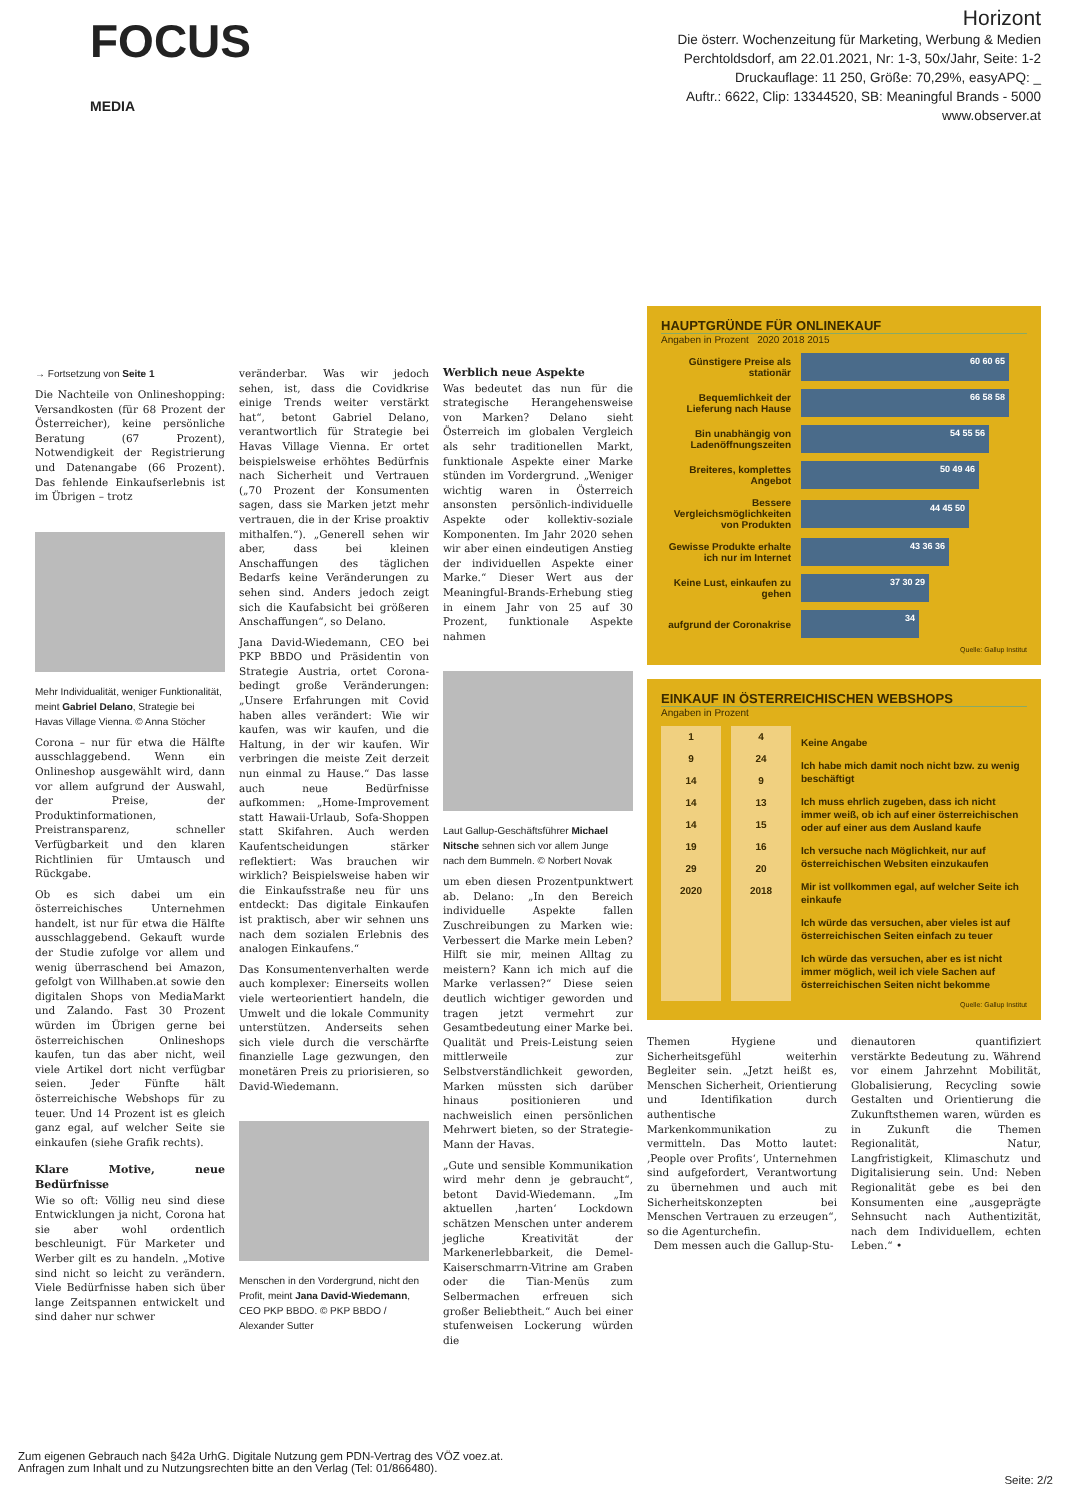FOCUS
MEDIA
Horizont
Die österr. Wochenzeitung für Marketing, Werbung & Medien
Perchtoldsdorf, am 22.01.2021, Nr: 1-3, 50x/Jahr, Seite: 1-2
Druckauflage: 11 250, Größe: 70,29%, easyAPQ: _
Auftr.: 6622, Clip: 13344520, SB: Meaningful Brands - 5000
www.observer.at
→ Fortsetzung von Seite 1
Die Nachteile von Onlineshopping: Versandkosten (für 68 Prozent der Österreicher), keine persönliche Beratung (67 Prozent), Notwendigkeit der Registrierung und Datenangabe (66 Prozent). Das fehlende Einkaufserlebnis ist im Übrigen – trotz
Mehr Individualität, weniger Funktionalität, meint Gabriel Delano, Strategie bei Havas Village Vienna. © Anna Stöcher
Corona – nur für etwa die Hälfte ausschlaggebend. Wenn ein Onlineshop ausgewählt wird, dann vor allem aufgrund der Auswahl, der Preise, der Produktinformationen, Preistransparenz, schneller Verfügbarkeit und den klaren Richtlinien für Umtausch und Rückgabe.
Ob es sich dabei um ein österreichisches Unternehmen handelt, ist nur für etwa die Hälfte ausschlaggebend. Gekauft wurde der Studie zufolge vor allem und wenig überraschend bei Amazon, gefolgt von Willhaben.at sowie den digitalen Shops von MediaMarkt und Zalando. Fast 30 Prozent würden im Übrigen gerne bei österreichischen Onlineshops kaufen, tun das aber nicht, weil viele Artikel dort nicht verfügbar seien. Jeder Fünfte hält österreichische Webshops für zu teuer. Und 14 Prozent ist es gleich ganz egal, auf welcher Seite sie einkaufen (siehe Grafik rechts).
Klare Motive, neue Bedürfnisse
Wie so oft: Völlig neu sind diese Entwicklungen ja nicht, Corona hat sie aber wohl ordentlich beschleunigt. Für Marketer und Werber gilt es zu handeln. „Motive sind nicht so leicht zu verändern. Viele Bedürfnisse haben sich über lange Zeitspannen entwickelt und sind daher nur schwer
veränderbar. Was wir jedoch sehen, ist, dass die Covidkrise einige Trends weiter verstärkt hat“, betont Gabriel Delano, verantwortlich für Strategie bei Havas Village Vienna. Er ortet beispielsweise erhöhtes Bedürfnis nach Sicherheit und Vertrauen („70 Prozent der Konsumenten sagen, dass sie Marken jetzt mehr vertrauen, die in der Krise proaktiv mithalfen.“). „Generell sehen wir aber, dass bei kleinen Anschaffungen des täglichen Bedarfs keine Veränderungen zu sehen sind. Anders jedoch zeigt sich die Kaufabsicht bei größeren Anschaffungen“, so Delano.
Jana David-Wiedemann, CEO bei PKP BBDO und Präsidentin von Strategie Austria, ortet Corona-bedingt große Veränderungen: „Unsere Erfahrungen mit Covid haben alles verändert: Wie wir kaufen, was wir kaufen, und die Haltung, in der wir kaufen. Wir verbringen die meiste Zeit derzeit nun einmal zu Hause.“ Das lasse auch neue Bedürfnisse aufkommen: „Home-Improvement statt Hawaii-Urlaub, Sofa-Shoppen statt Skifahren. Auch werden Kaufentscheidungen stärker reflektiert: Was brauchen wir wirklich? Beispielsweise haben wir die Einkaufsstraße neu für uns entdeckt: Das digitale Einkaufen ist praktisch, aber wir sehnen uns nach dem sozialen Erlebnis des analogen Einkaufens.“
Das Konsumentenverhalten werde auch komplexer: Einerseits wollen viele werteorientiert handeln, die Umwelt und die lokale Community unterstützen. Anderseits sehen sich viele durch die verschärfte finanzielle Lage gezwungen, den monetären Preis zu priorisieren, so David-Wiedemann.
Menschen in den Vordergrund, nicht den Profit, meint Jana David-Wiedemann, CEO PKP BBDO. © PKP BBDO / Alexander Sutter
Werblich neue Aspekte
Was bedeutet das nun für die strategische Herangehensweise von Marken? Delano sieht Österreich im globalen Vergleich als sehr traditionellen Markt, funktionale Aspekte einer Marke stünden im Vordergrund. „Weniger wichtig waren in Österreich ansonsten persönlich-individuelle Aspekte oder kollektiv-soziale Komponenten. Im Jahr 2020 sehen wir aber einen eindeutigen Anstieg der individuellen Aspekte einer Marke.“ Dieser Wert aus der Meaningful-Brands-Erhebung stieg in einem Jahr von 25 auf 30 Prozent, funktionale Aspekte nahmen
Laut Gallup-Geschäftsführer Michael Nitsche sehnen sich vor allem Junge nach dem Bummeln. © Norbert Novak
um eben diesen Prozentpunktwert ab. Delano: „In den Bereich individuelle Aspekte fallen Zuschreibungen zu Marken wie: Verbessert die Marke mein Leben? Hilft sie mir, meinen Alltag zu meistern? Kann ich mich auf die Marke verlassen?“ Diese seien deutlich wichtiger geworden und tragen jetzt vermehrt zur Gesamtbedeutung einer Marke bei. Qualität und Preis-Leistung seien mittlerweile zur Selbstverständlichkeit geworden, Marken müssten sich darüber hinaus positionieren und nachweislich einen persönlichen Mehrwert bieten, so der Strategie-Mann der Havas.
„Gute und sensible Kommunikation wird mehr denn je gebraucht“, betont David-Wiedemann. „Im aktuellen ‚harten‘ Lockdown schätzen Menschen unter anderem jegliche Kreativität der Markenerlebbarkeit, die Demel-Kaiserschmarrn-Vitrine am Graben oder die Tian-Menüs zum Selbermachen erfreuen sich großer Beliebtheit.“ Auch bei einer stufenweisen Lockerung würden die
HAUPTGRÜNDE FÜR ONLINEKAUF
Angaben in Prozent 2020 2018 2015
Günstigere Preise als stationär
60 60 65
Bequemlichkeit der Lieferung nach Hause
66 58 58
Bin unabhängig von Ladenöffnungszeiten
54 55 56
Breiteres, komplettes Angebot
50 49 46
Bessere Vergleichsmöglichkeiten von Produkten
44 45 50
Gewisse Produkte erhalte ich nur im Internet
43 36 36
Keine Lust, einkaufen zu gehen
37 30 29
aufgrund der Coronakrise
34
Quelle: Gallup Institut
EINKAUF IN ÖSTERREICHISCHEN WEBSHOPS
Angaben in Prozent
1
9
14
14
14
19
29
2020
4
24
9
13
15
16
20
2018
Keine Angabe
Ich habe mich damit noch nicht bzw. zu wenig beschäftigt
Ich muss ehrlich zugeben, dass ich nicht immer weiß, ob ich auf einer österreichischen oder auf einer aus dem Ausland kaufe
Ich versuche nach Möglichkeit, nur auf österreichischen Websiten einzukaufen
Mir ist vollkommen egal, auf welcher Seite ich einkaufe
Ich würde das versuchen, aber vieles ist auf österreichischen Seiten einfach zu teuer
Ich würde das versuchen, aber es ist nicht immer möglich, weil ich viele Sachen auf österreichischen Seiten nicht bekomme
Quelle: Gallup Institut
Themen Hygiene und Sicherheitsgefühl weiterhin Begleiter sein. „Jetzt heißt es, Menschen Sicherheit, Orientierung und Identifikation durch authentische Markenkommunikation zu vermitteln. Das Motto lautet: ‚People over Profits‘, Unternehmen sind aufgefordert, Verantwortung zu übernehmen und auch mit Sicherheitskonzepten bei Menschen Vertrauen zu erzeugen“, so die Agenturchefin.
Dem messen auch die Gallup-Stu-
dienautoren quantifiziert verstärkte Bedeutung zu. Während vor einem Jahrzehnt Mobilität, Globalisierung, Recycling sowie Gestalten und Orientierung die Zukunftsthemen waren, würden es in Zukunft die Themen Regionalität, Natur, Langfristigkeit, Klimaschutz und Digitalisierung sein. Und: Neben Regionalität gebe es bei den Konsumenten eine „ausgeprägte Sehnsucht nach Authentizität, nach dem Individuellem, echten Leben.“ •
Zum eigenen Gebrauch nach §42a UrhG. Digitale Nutzung gem PDN-Vertrag des VÖZ voez.at.
Anfragen zum Inhalt und zu Nutzungsrechten bitte an den Verlag (Tel: 01/866480).
Seite: 2/2